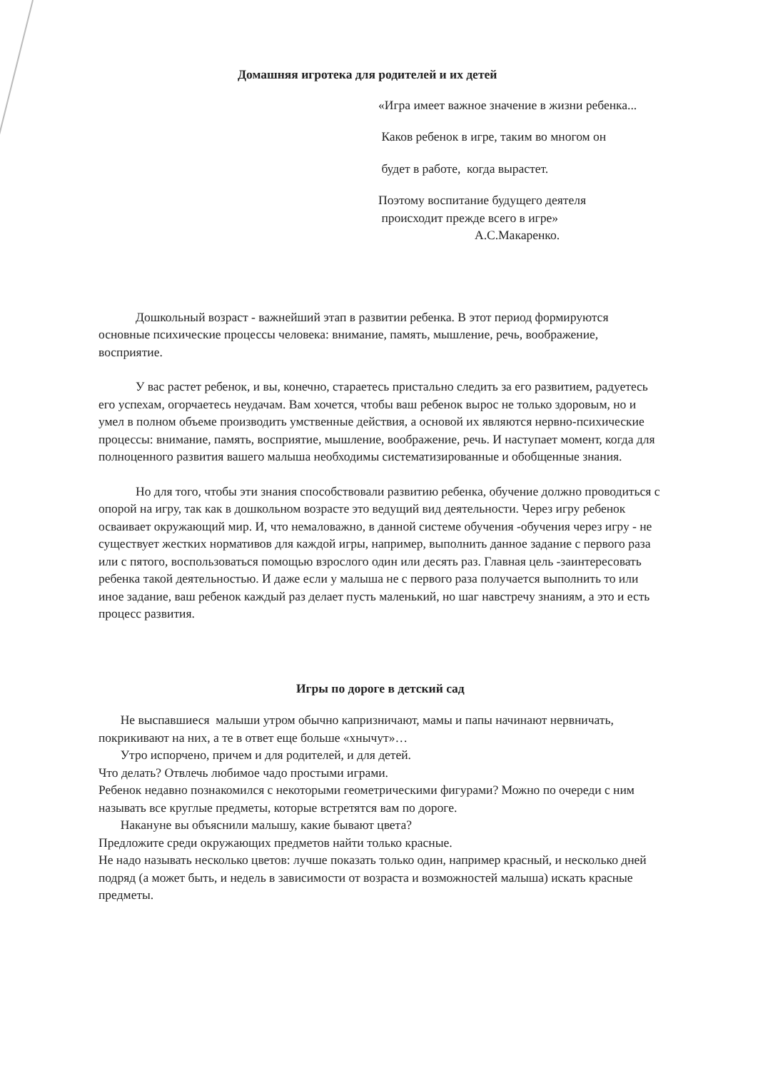Домашняя игротека для родителей и их детей
«Игра имеет важное значение в жизни ребенка...
Каков ребенок в игре, таким во многом он
будет в работе, когда вырастет.
Поэтому воспитание будущего деятеля
происходит прежде всего в игре»
А.С.Макаренко.
Дошкольный возраст - важнейший этап в развитии ребенка. В этот период формируются основные психические процессы человека: внимание, память, мышление, речь, воображение, восприятие.
У вас растет ребенок, и вы, конечно, стараетесь пристально следить за его развитием, радуетесь его успехам, огорчаетесь неудачам. Вам хочется, чтобы ваш ребенок вырос не только здоровым, но и умел в полном объеме производить умственные действия, а основой их являются нервно-психические процессы: внимание, память, восприятие, мышление, воображение, речь. И наступает момент, когда для полноценного развития вашего малыша необходимы систематизированные и обобщенные знания.
Но для того, чтобы эти знания способствовали развитию ребенка, обучение должно проводиться с опорой на игру, так как в дошкольном возрасте это ведущий вид деятельности. Через игру ребенок осваивает окружающий мир. И, что немаловажно, в данной системе обучения -обучения через игру - не существует жестких нормативов для каждой игры, например, выполнить данное задание с первого раза или с пятого, воспользоваться помощью взрослого один или десять раз. Главная цель -заинтересовать ребенка такой деятельностью. И даже если у малыша не с первого раза получается выполнить то или иное задание, ваш ребенок каждый раз делает пусть маленький, но шаг навстречу знаниям, а это и есть процесс развития.
Игры по дороге в детский сад
Не выспавшиеся малыши утром обычно капризничают, мамы и папы начинают нервничать, покрикивают на них, а те в ответ еще больше «хнычут»…
Утро испорчено, причем и для родителей, и для детей.
Что делать? Отвлечь любимое чадо простыми играми.
Ребенок недавно познакомился с некоторыми геометрическими фигурами? Можно по очереди с ним называть все круглые предметы, которые встретятся вам по дороге.
Накануне вы объяснили малышу, какие бывают цвета?
Предложите среди окружающих предметов найти только красные.
Не надо называть несколько цветов: лучше показать только один, например красный, и несколько дней подряд (а может быть, и недель в зависимости от возраста и возможностей малыша) искать красные предметы.